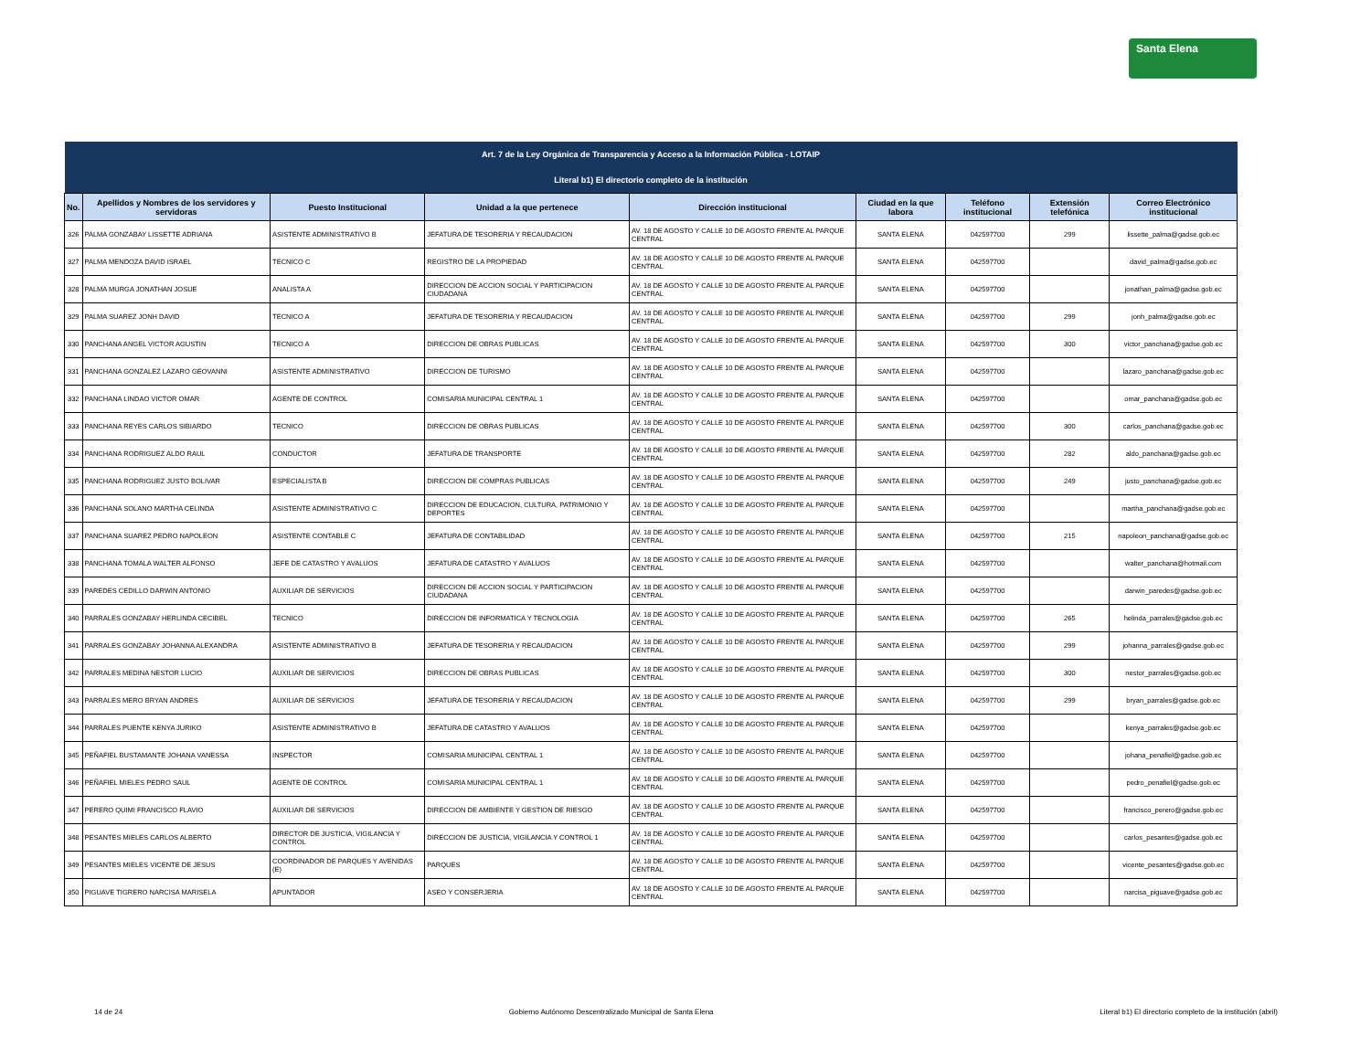Santa Elena
| Art. 7 de la Ley Orgánica de Transparencia y Acceso a la Información Pública - LOTAIP | | | | | | | | |
| --- | --- | --- | --- | --- | --- | --- | --- | --- |
| Literal b1) El directorio completo de la institución | | | | | | | | |
| No. | Apellidos y Nombres de los servidores y servidoras | Puesto Institucional | Unidad a la que pertenece | Dirección institucional | Ciudad en la que labora | Teléfono institucional | Extensión telefónica | Correo Electrónico institucional |
| 326 | PALMA GONZABAY LISSETTE ADRIANA | ASISTENTE ADMINISTRATIVO B | JEFATURA DE TESORERIA Y RECAUDACION | AV. 18 DE AGOSTO Y CALLE 10 DE AGOSTO FRENTE AL PARQUE CENTRAL | SANTA ELENA | 042597700 | 299 | lissette_palma@gadse.gob.ec |
| 327 | PALMA MENDOZA DAVID ISRAEL | TECNICO C | REGISTRO DE LA PROPIEDAD | AV. 18 DE AGOSTO Y CALLE 10 DE AGOSTO FRENTE AL PARQUE CENTRAL | SANTA ELENA | 042597700 | | david_palma@gadse.gob.ec |
| 328 | PALMA MURGA JONATHAN JOSUE | ANALISTA A | DIRECCION DE ACCION SOCIAL Y PARTICIPACION CIUDADANA | AV. 18 DE AGOSTO Y CALLE 10 DE AGOSTO FRENTE AL PARQUE CENTRAL | SANTA ELENA | 042597700 | | jonathan_palma@gadse.gob.ec |
| 329 | PALMA SUAREZ JONH DAVID | TECNICO A | JEFATURA DE TESORERIA Y RECAUDACION | AV. 18 DE AGOSTO Y CALLE 10 DE AGOSTO FRENTE AL PARQUE CENTRAL | SANTA ELENA | 042597700 | 299 | jonh_palma@gadse.gob.ec |
| 330 | PANCHANA ANGEL VICTOR AGUSTIN | TECNICO A | DIRECCION DE OBRAS PUBLICAS | AV. 18 DE AGOSTO Y CALLE 10 DE AGOSTO FRENTE AL PARQUE CENTRAL | SANTA ELENA | 042597700 | 300 | victor_panchana@gadse.gob.ec |
| 331 | PANCHANA GONZALEZ LAZARO GEOVANNI | ASISTENTE ADMINISTRATIVO | DIRECCION DE TURISMO | AV. 18 DE AGOSTO Y CALLE 10 DE AGOSTO FRENTE AL PARQUE CENTRAL | SANTA ELENA | 042597700 | | lazaro_panchana@gadse.gob.ec |
| 332 | PANCHANA LINDAO VICTOR OMAR | AGENTE DE CONTROL | COMISARIA MUNICIPAL CENTRAL 1 | AV. 18 DE AGOSTO Y CALLE 10 DE AGOSTO FRENTE AL PARQUE CENTRAL | SANTA ELENA | 042597700 | | omar_panchana@gadse.gob.ec |
| 333 | PANCHANA REYES CARLOS SIBIARDO | TECNICO | DIRECCION DE OBRAS PUBLICAS | AV. 18 DE AGOSTO Y CALLE 10 DE AGOSTO FRENTE AL PARQUE CENTRAL | SANTA ELENA | 042597700 | 300 | carlos_panchana@gadse.gob.ec |
| 334 | PANCHANA RODRIGUEZ ALDO RAUL | CONDUCTOR | JEFATURA DE TRANSPORTE | AV. 18 DE AGOSTO Y CALLE 10 DE AGOSTO FRENTE AL PARQUE CENTRAL | SANTA ELENA | 042597700 | 282 | aldo_panchana@gadse.gob.ec |
| 335 | PANCHANA RODRIGUEZ JUSTO BOLIVAR | ESPECIALISTA B | DIRECCION DE COMPRAS PUBLICAS | AV. 18 DE AGOSTO Y CALLE 10 DE AGOSTO FRENTE AL PARQUE CENTRAL | SANTA ELENA | 042597700 | 249 | justo_panchana@gadse.gob.ec |
| 336 | PANCHANA SOLANO MARTHA CELINDA | ASISTENTE ADMINISTRATIVO C | DIRECCION DE EDUCACION, CULTURA, PATRIMONIO Y DEPORTES | AV. 18 DE AGOSTO Y CALLE 10 DE AGOSTO FRENTE AL PARQUE CENTRAL | SANTA ELENA | 042597700 | | martha_panchana@gadse.gob.ec |
| 337 | PANCHANA SUAREZ PEDRO NAPOLEON | ASISTENTE CONTABLE C | JEFATURA DE CONTABILIDAD | AV. 18 DE AGOSTO Y CALLE 10 DE AGOSTO FRENTE AL PARQUE CENTRAL | SANTA ELENA | 042597700 | 215 | napoleon_panchana@gadse.gob.ec |
| 338 | PANCHANA TOMALA WALTER ALFONSO | JEFE DE CATASTRO Y AVALUOS | JEFATURA DE CATASTRO Y AVALUOS | AV. 18 DE AGOSTO Y CALLE 10 DE AGOSTO FRENTE AL PARQUE CENTRAL | SANTA ELENA | 042597700 | | walter_panchana@hotmail.com |
| 339 | PAREDES CEDILLO DARWIN ANTONIO | AUXILIAR DE SERVICIOS | DIRECCION DE ACCION SOCIAL Y PARTICIPACION CIUDADANA | AV. 18 DE AGOSTO Y CALLE 10 DE AGOSTO FRENTE AL PARQUE CENTRAL | SANTA ELENA | 042597700 | | darwin_paredes@gadse.gob.ec |
| 340 | PARRALES GONZABAY HERLINDA CECIBEL | TECNICO | DIRECCION DE INFORMATICA Y TECNOLOGIA | AV. 18 DE AGOSTO Y CALLE 10 DE AGOSTO FRENTE AL PARQUE CENTRAL | SANTA ELENA | 042597700 | 265 | helinda_parrales@gadse.gob.ec |
| 341 | PARRALES GONZABAY JOHANNA ALEXANDRA | ASISTENTE ADMINISTRATIVO B | JEFATURA DE TESORERIA Y RECAUDACION | AV. 18 DE AGOSTO Y CALLE 10 DE AGOSTO FRENTE AL PARQUE CENTRAL | SANTA ELENA | 042597700 | 299 | johanna_parrales@gadse.gob.ec |
| 342 | PARRALES MEDINA NESTOR LUCIO | AUXILIAR DE SERVICIOS | DIRECCION DE OBRAS PUBLICAS | AV. 18 DE AGOSTO Y CALLE 10 DE AGOSTO FRENTE AL PARQUE CENTRAL | SANTA ELENA | 042597700 | 300 | nestor_parrales@gadse.gob.ec |
| 343 | PARRALES MERO BRYAN ANDRES | AUXILIAR DE SERVICIOS | JEFATURA DE TESORERIA Y RECAUDACION | AV. 18 DE AGOSTO Y CALLE 10 DE AGOSTO FRENTE AL PARQUE CENTRAL | SANTA ELENA | 042597700 | 299 | bryan_parrales@gadse.gob.ec |
| 344 | PARRALES PUENTE KENYA JURIKO | ASISTENTE ADMINISTRATIVO B | JEFATURA DE CATASTRO Y AVALUOS | AV. 18 DE AGOSTO Y CALLE 10 DE AGOSTO FRENTE AL PARQUE CENTRAL | SANTA ELENA | 042597700 | | kenya_parrales@gadse.gob.ec |
| 345 | PEÑAFIEL BUSTAMANTE JOHANA VANESSA | INSPECTOR | COMISARIA MUNICIPAL CENTRAL 1 | AV. 18 DE AGOSTO Y CALLE 10 DE AGOSTO FRENTE AL PARQUE CENTRAL | SANTA ELENA | 042597700 | | johana_penafiel@gadse.gob.ec |
| 346 | PEÑAFIEL MIELES PEDRO SAUL | AGENTE DE CONTROL | COMISARIA MUNICIPAL CENTRAL 1 | AV. 18 DE AGOSTO Y CALLE 10 DE AGOSTO FRENTE AL PARQUE CENTRAL | SANTA ELENA | 042597700 | | pedro_penafiel@gadse.gob.ec |
| 347 | PERERO QUIMI FRANCISCO FLAVIO | AUXILIAR DE SERVICIOS | DIRECCION DE AMBIENTE Y GESTION DE RIESGO | AV. 18 DE AGOSTO Y CALLE 10 DE AGOSTO FRENTE AL PARQUE CENTRAL | SANTA ELENA | 042597700 | | francisco_perero@gadse.gob.ec |
| 348 | PESANTES MIELES CARLOS ALBERTO | DIRECTOR DE JUSTICIA, VIGILANCIA Y CONTROL | DIRECCION DE JUSTICIA, VIGILANCIA Y CONTROL 1 | AV. 18 DE AGOSTO Y CALLE 10 DE AGOSTO FRENTE AL PARQUE CENTRAL | SANTA ELENA | 042597700 | | carlos_pesantes@gadse.gob.ec |
| 349 | PESANTES MIELES VICENTE DE JESUS | COORDINADOR DE PARQUES Y AVENIDAS (E) | PARQUES | AV. 18 DE AGOSTO Y CALLE 10 DE AGOSTO FRENTE AL PARQUE CENTRAL | SANTA ELENA | 042597700 | | vicente_pesantes@gadse.gob.ec |
| 350 | PIGUAVE TIGRERO NARCISA MARISELA | APUNTADOR | ASEO Y CONSERJERIA | AV. 18 DE AGOSTO Y CALLE 10 DE AGOSTO FRENTE AL PARQUE CENTRAL | SANTA ELENA | 042597700 | | narcisa_piguave@gadse.gob.ec |
14 de 24 Gobierno Autónomo Descentralizado Municipal de Santa Elena Literal b1) El directorio completo de la institución (abril)